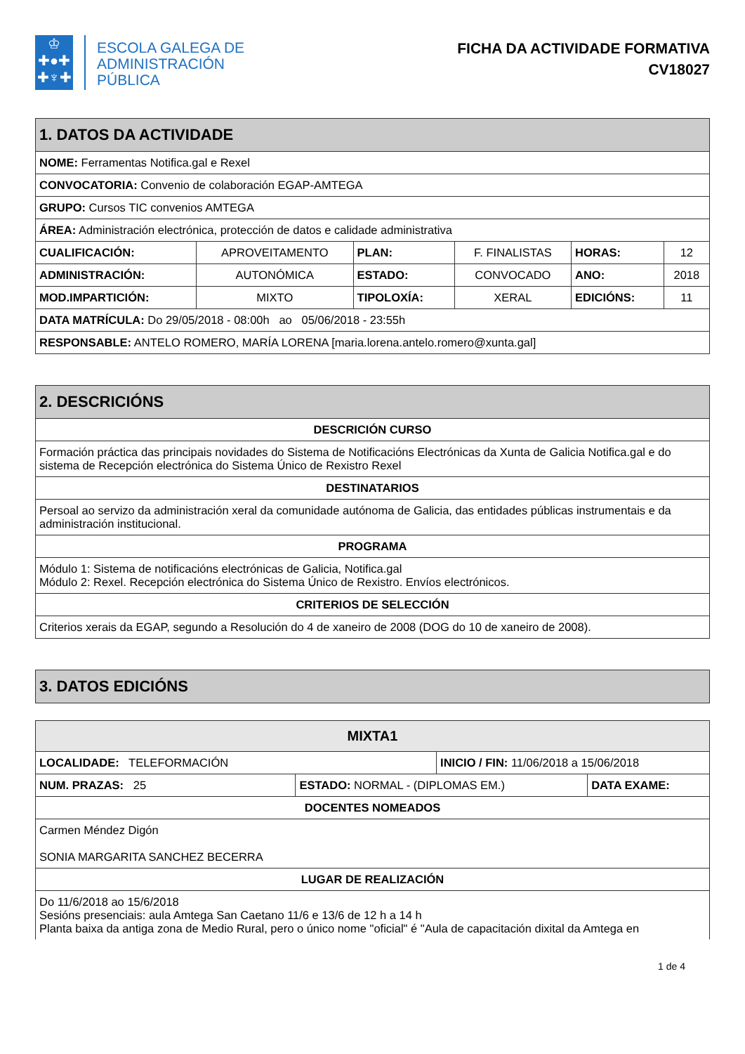♔
✚●✚
✚♆✚
ESCOLA GALEGA DE
ADMINISTRACIÓN
PÚBLICA
FICHA DA ACTIVIDADE FORMATIVA
CV18027
| 1. DATOS DA ACTIVIDADE | | | | | |
| --- | --- | --- | --- | --- | --- |
| NOME: Ferramentas Notifica.gal e Rexel | | | | | |
| CONVOCATORIA: Convenio de colaboración EGAP-AMTEGA | | | | | |
| GRUPO: Cursos TIC convenios AMTEGA | | | | | |
| ÁREA: Administración electrónica, protección de datos e calidade administrativa | | | | | |
| CUALIFICACIÓN: | APROVEITAMENTO | PLAN: | F. FINALISTAS | HORAS: | 12 |
| ADMINISTRACIÓN: | AUTONÓMICA | ESTADO: | CONVOCADO | ANO: | 2018 |
| MOD.IMPARTICIÓN: | MIXTO | TIPOLOXÍA: | XERAL | EDICIÓNS: | 11 |
| DATA MATRÍCULA: Do 29/05/2018 - 08:00h ao 05/06/2018 - 23:55h | | | | | |
| RESPONSABLE: ANTELO ROMERO, MARÍA LORENA [maria.lorena.antelo.romero@xunta.gal] | | | | | |
| 2. DESCRICIÓNS |
| --- |
| DESCRICIÓN CURSO |
| Formación práctica das principais novidades do Sistema de Notificacións Electrónicas da Xunta de Galicia Notifica.gal e do sistema de Recepción electrónica do Sistema Único de Rexistro Rexel |
| DESTINATARIOS |
| Persoal ao servizo da administración xeral da comunidade autónoma de Galicia, das entidades públicas instrumentais e da administración institucional. |
| PROGRAMA |
| Módulo 1: Sistema de notificacións electrónicas de Galicia, Notifica.gal Módulo 2: Rexel. Recepción electrónica do Sistema Único de Rexistro. Envíos electrónicos. |
| CRITERIOS DE SELECCIÓN |
| Criterios xerais da EGAP, segundo a Resolución do 4 de xaneiro de 2008 (DOG do 10 de xaneiro de 2008). |
| 3. DATOS EDICIÓNS |
| --- |
| MIXTA1 | | | |
| --- | --- | --- | --- |
| LOCALIDADE: TELEFORMACIÓN | | INICIO / FIN: 11/06/2018 a 15/06/2018 | |
| NUM. PRAZAS: 25 | ESTADO: NORMAL - (DIPLOMAS EM.) | | DATA EXAME: |
| DOCENTES NOMEADOS | | | |
| Carmen Méndez Digón SONIA MARGARITA SANCHEZ BECERRA | | | |
| LUGAR DE REALIZACIÓN | | | |
| Do 11/6/2018 ao 15/6/2018 Sesións presenciais: aula Amtega San Caetano 11/6 e 13/6 de 12 h a 14 h Planta baixa da antiga zona de Medio Rural, pero o único nome "oficial" é "Aula de capacitación dixital da Amtega en | | | |
1 de 4